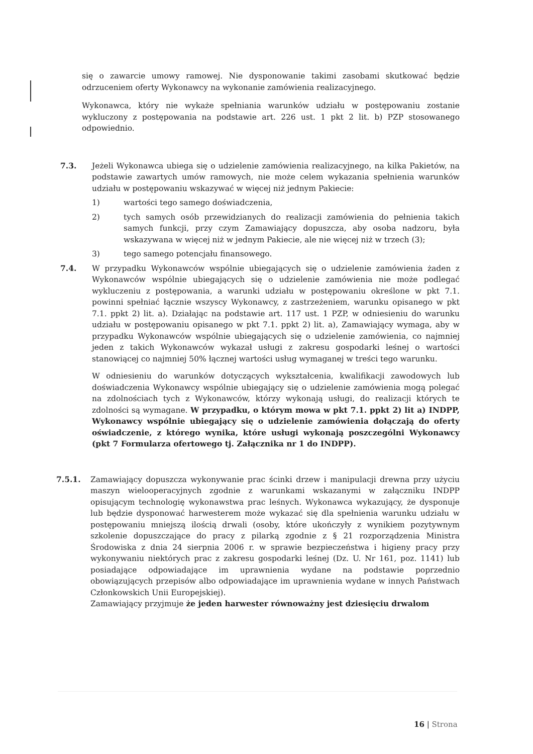się o zawarcie umowy ramowej. Nie dysponowanie takimi zasobami skutkować będzie odrzuceniem oferty Wykonawcy na wykonanie zamówienia realizacyjnego.
Wykonawca, który nie wykaże spełniania warunków udziału w postępowaniu zostanie wykluczony z postępowania na podstawie art. 226 ust. 1 pkt 2 lit. b) PZP stosowanego odpowiednio.
7.3. Jeżeli Wykonawca ubiega się o udzielenie zamówienia realizacyjnego, na kilka Pakietów, na podstawie zawartych umów ramowych, nie może celem wykazania spełnienia warunków udziału w postępowaniu wskazywać w więcej niż jednym Pakiecie:
1) wartości tego samego doświadczenia,
2) tych samych osób przewidzianych do realizacji zamówienia do pełnienia takich samych funkcji, przy czym Zamawiający dopuszcza, aby osoba nadzoru, była wskazywana w więcej niż w jednym Pakiecie, ale nie więcej niż w trzech (3);
3) tego samego potencjału finansowego.
7.4. W przypadku Wykonawców wspólnie ubiegających się o udzielenie zamówienia żaden z Wykonawców wspólnie ubiegających się o udzielenie zamówienia nie może podlegać wykluczeniu z postępowania, a warunki udziału w postępowaniu określone w pkt 7.1. powinni spełniać łącznie wszyscy Wykonawcy, z zastrzeżeniem, warunku opisanego w pkt 7.1. ppkt 2) lit. a). Działając na podstawie art. 117 ust. 1 PZP, w odniesieniu do warunku udziału w postępowaniu opisanego w pkt 7.1. ppkt 2) lit. a), Zamawiający wymaga, aby w przypadku Wykonawców wspólnie ubiegających się o udzielenie zamówienia, co najmniej jeden z takich Wykonawców wykazał usługi z zakresu gospodarki leśnej o wartości stanowiącej co najmniej 50% łącznej wartości usług wymaganej w treści tego warunku.
W odniesieniu do warunków dotyczących wykształcenia, kwalifikacji zawodowych lub doświadczenia Wykonawcy wspólnie ubiegający się o udzielenie zamówienia mogą polegać na zdolnościach tych z Wykonawców, którzy wykonają usługi, do realizacji których te zdolności są wymagane. W przypadku, o którym mowa w pkt 7.1. ppkt 2) lit a) INDPP, Wykonawcy wspólnie ubiegający się o udzielenie zamówienia dołączają do oferty oświadczenie, z którego wynika, które usługi wykonają poszczególni Wykonawcy (pkt 7 Formularza ofertowego tj. Załącznika nr 1 do INDPP).
7.5.1. Zamawiający dopuszcza wykonywanie prac ścinki drzew i manipulacji drewna przy użyciu maszyn wielooperacyjnych zgodnie z warunkami wskazanymi w załączniku INDPP opisującym technologię wykonawstwa prac leśnych. Wykonawca wykazujący, że dysponuje lub będzie dysponować harwesterem może wykazać się dla spełnienia warunku udziału w postępowaniu mniejszą ilością drwali (osoby, które ukończyły z wynikiem pozytywnym szkolenie dopuszczające do pracy z pilarką zgodnie z § 21 rozporządzenia Ministra Środowiska z dnia 24 sierpnia 2006 r. w sprawie bezpieczeństwa i higieny pracy przy wykonywaniu niektórych prac z zakresu gospodarki leśnej (Dz. U. Nr 161, poz. 1141) lub posiadające odpowiadające im uprawnienia wydane na podstawie poprzednio obowiązujących przepisów albo odpowiadające im uprawnienia wydane w innych Państwach Członkowskich Unii Europejskiej).
Zamawiający przyjmuje że jeden harwester równoważny jest dziesięciu drwalom
16 | Strona